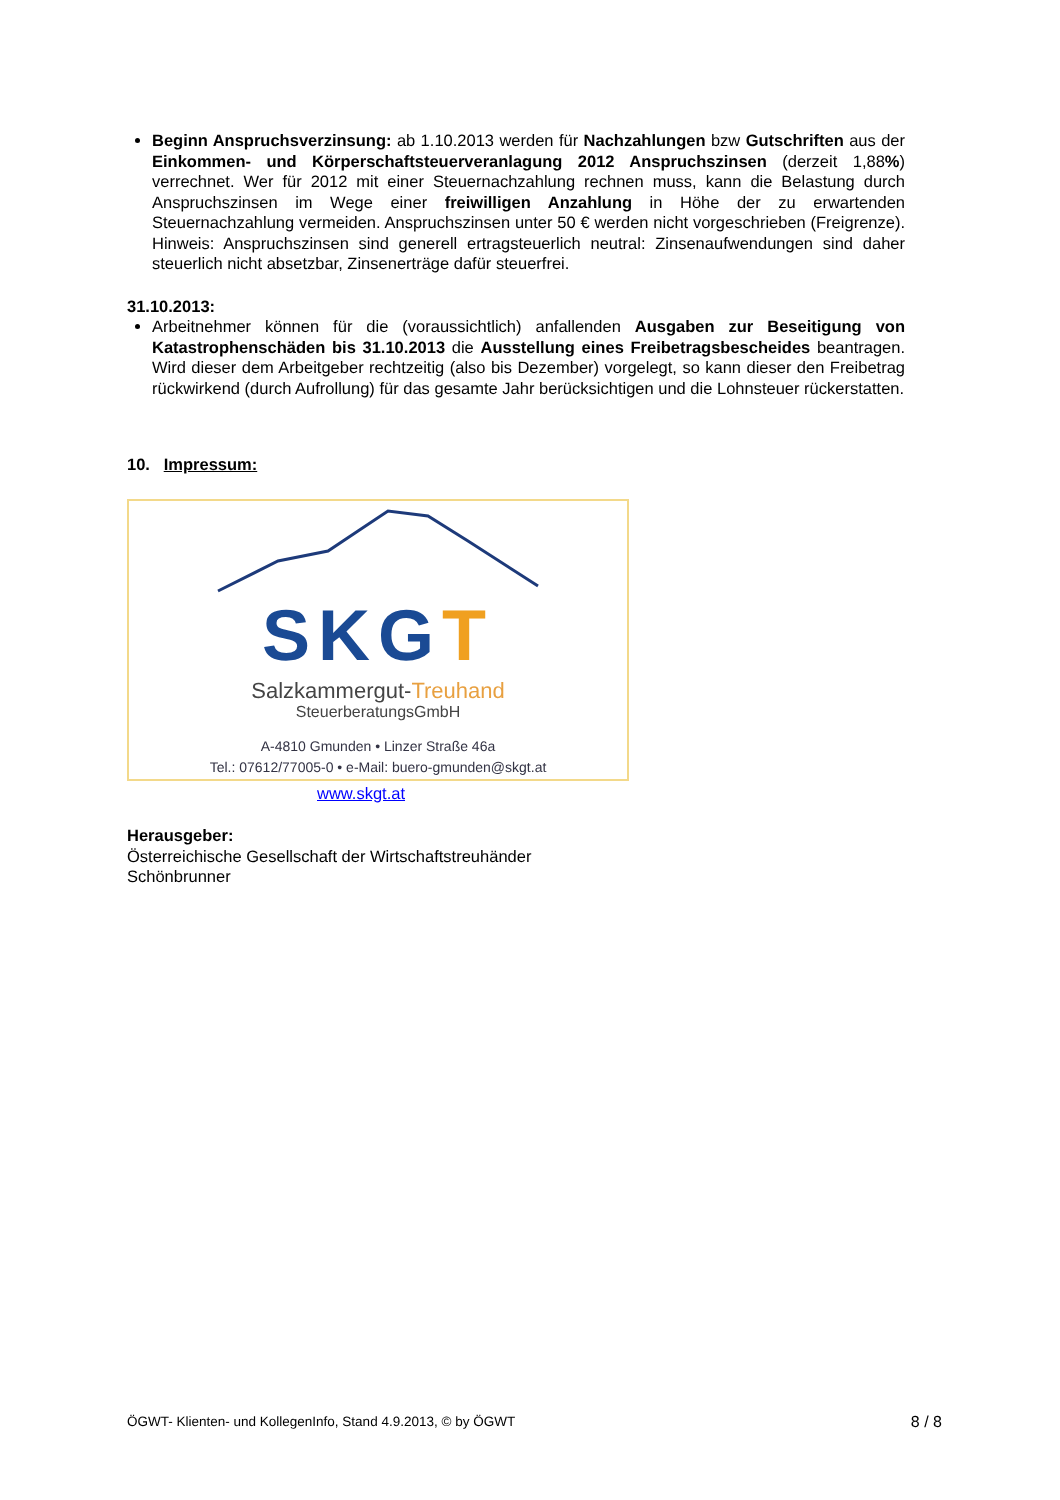Beginn Anspruchsverzinsung: ab 1.10.2013 werden für Nachzahlungen bzw Gutschriften aus der Einkommen- und Körperschaftsteuerveranlagung 2012 Anspruchszinsen (derzeit 1,88%) verrechnet. Wer für 2012 mit einer Steuernachzahlung rechnen muss, kann die Belastung durch Anspruchszinsen im Wege einer freiwilligen Anzahlung in Höhe der zu erwartenden Steuernachzahlung vermeiden. Anspruchszinsen unter 50 € werden nicht vorgeschrieben (Freigrenze). Hinweis: Anspruchszinsen sind generell ertragsteuerlich neutral: Zinsenaufwendungen sind daher steuerlich nicht absetzbar, Zinsenerträge dafür steuerfrei.
31.10.2013:
Arbeitnehmer können für die (voraussichtlich) anfallenden Ausgaben zur Beseitigung von Katastrophenschäden bis 31.10.2013 die Ausstellung eines Freibetragsbescheides beantragen. Wird dieser dem Arbeitgeber rechtzeitig (also bis Dezember) vorgelegt, so kann dieser den Freibetrag rückwirkend (durch Aufrollung) für das gesamte Jahr berücksichtigen und die Lohnsteuer rückerstatten.
10. Impressum:
SKGT
Salzkammergut-Treuhand
SteuerberatungsGmbH
A-4810 Gmunden • Linzer Straße 46a
Tel.: 07612/77005-0 • e-Mail: buero-gmunden@skgt.at
www.skgt.at
Herausgeber:
Österreichische Gesellschaft der Wirtschaftstreuhänder
Schönbrunner
ÖGWT- Klienten- und KollegenInfo, Stand 4.9.2013, © by ÖGWT 8 / 8